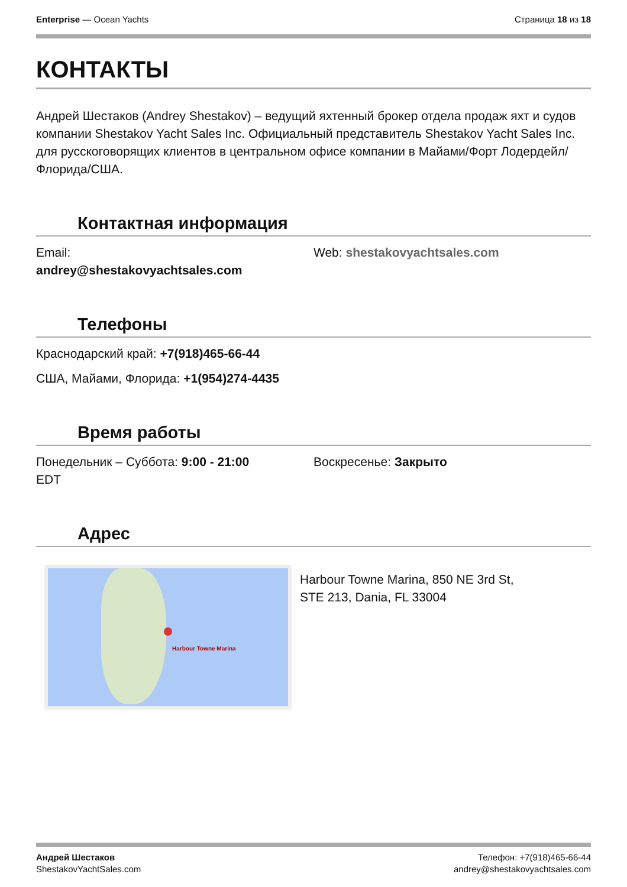Enterprise — Ocean Yachts Страница 18 из 18
КОНТАКТЫ
Андрей Шестаков (Andrey Shestakov) – ведущий яхтенный брокер отдела продаж яхт и судов компании Shestakov Yacht Sales Inc. Официальный представитель Shestakov Yacht Sales Inc. для русскоговорящих клиентов в центральном офисе компании в Майами/Форт Лодердейл/Флорида/США.
Контактная информация
Email:
andrey@shestakovyachtsales.com
Web: shestakovyachtsales.com
Телефоны
Краснодарский край: +7(918)465-66-44
США, Майами, Флорида: +1(954)274-4435
Время работы
Понедельник – Суббота: 9:00 - 21:00
EDT
Воскресенье: Закрыто
Адрес
Harbour Towne Marina
Harbour Towne Marina, 850 NE 3rd St,
STE 213, Dania, FL 33004
Андрей Шестаков
ShestakovYachtSales.com
Телефон: +7(918)465-66-44
andrey@shestakovyachtsales.com